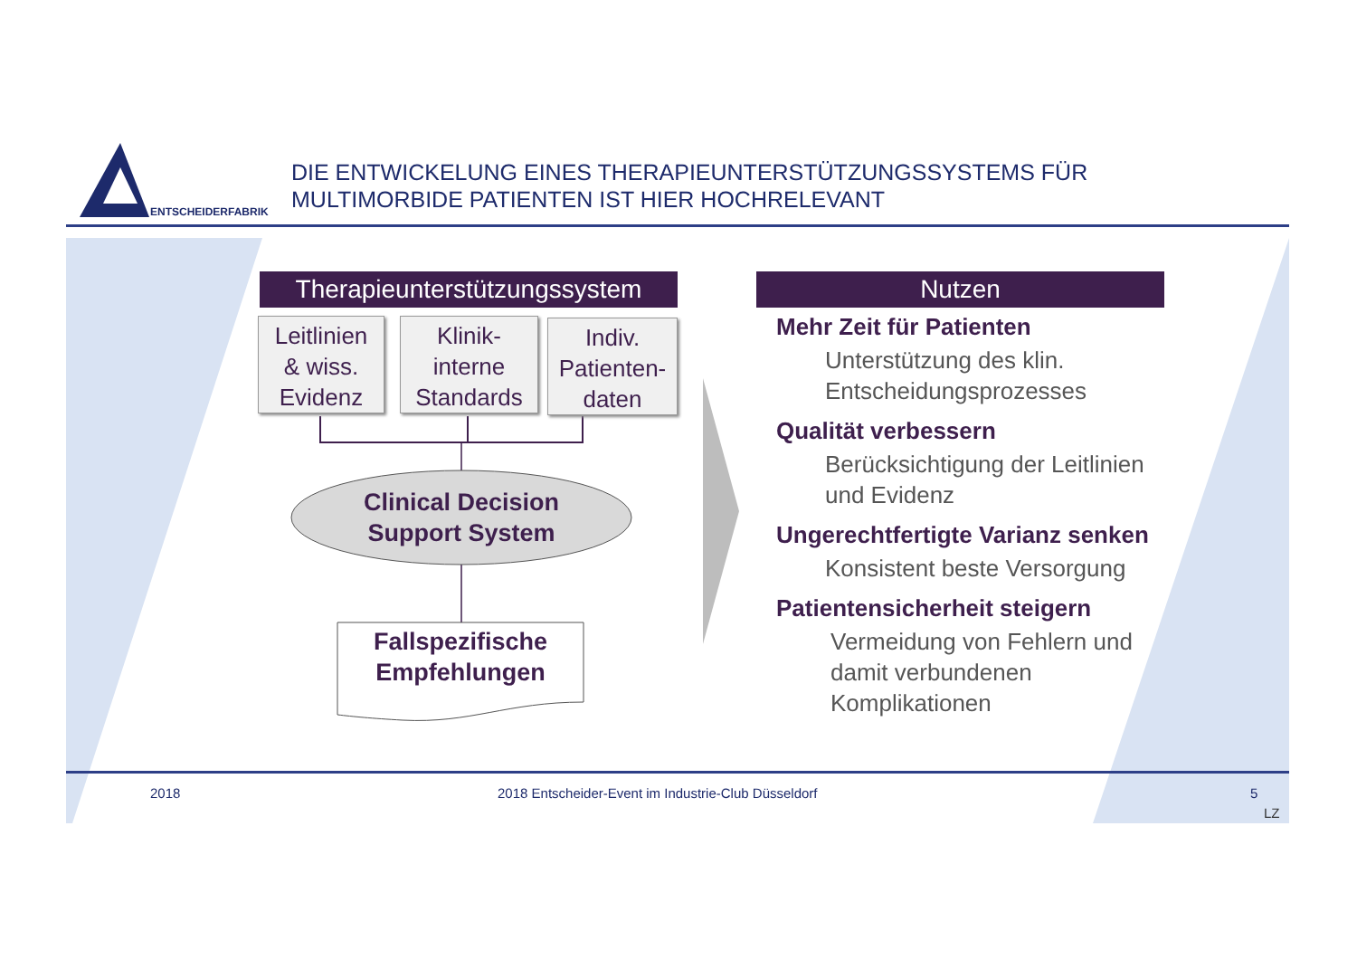ENTSCHEIDERFABRIK
DIE ENTWICKELUNG EINES THERAPIEUNTERSTÜTZUNGSSYSTEMS FÜR
MULTIMORBIDE PATIENTEN IST HIER HOCHRELEVANT
Therapieunterstützungssystem
Leitlinien
& wiss.
Evidenz
Klinik-
interne
Standards
Indiv.
Patienten-
daten
Clinical Decision
Support System
Fallspezifische
Empfehlungen
Nutzen
Mehr Zeit für Patienten
Unterstützung des klin.
Entscheidungsprozesses
Qualität verbessern
Berücksichtigung der Leitlinien
und Evidenz
Ungerechtfertigte Varianz senken
Konsistent beste Versorgung
Patientensicherheit steigern
Vermeidung von Fehlern und
damit verbundenen
Komplikationen
2018
2018 Entscheider-Event im Industrie-Club Düsseldorf
5
LZ